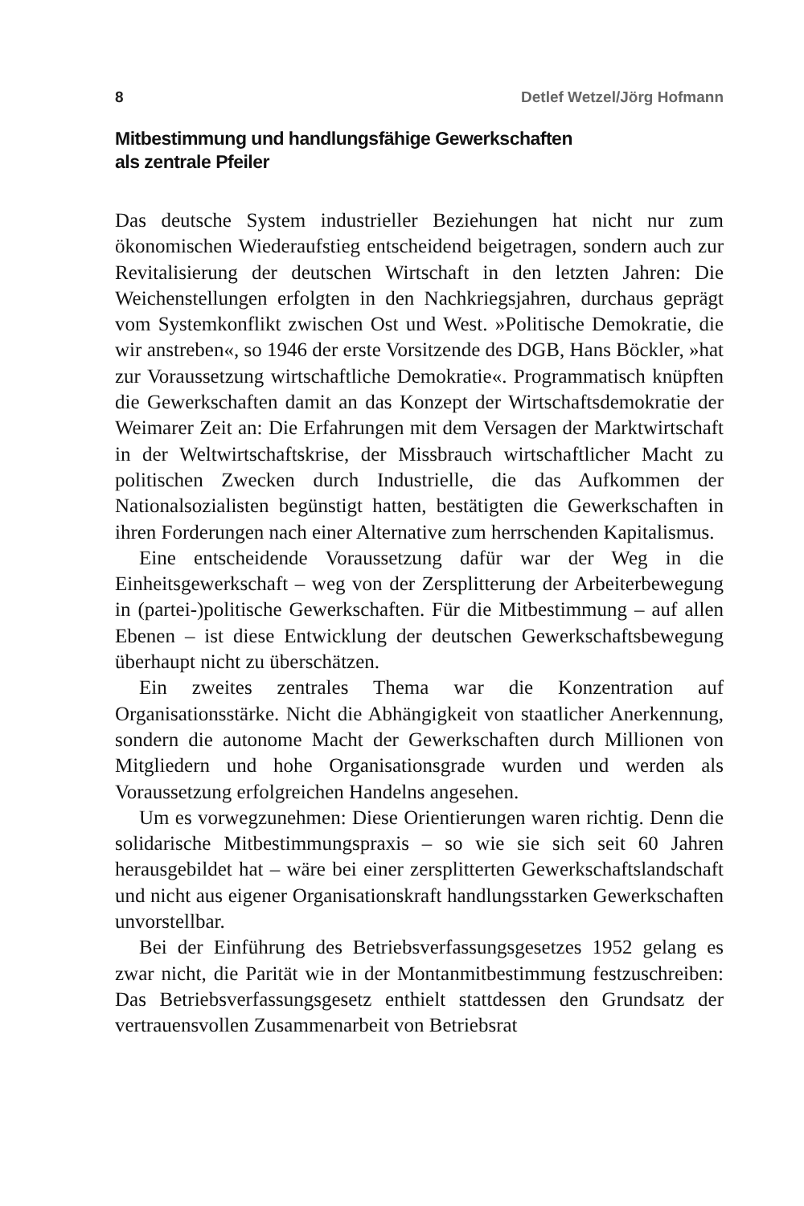8 Detlef Wetzel/Jörg Hofmann
Mitbestimmung und handlungsfähige Gewerkschaften
als zentrale Pfeiler
Das deutsche System industrieller Beziehungen hat nicht nur zum ökonomischen Wiederaufstieg entscheidend beigetragen, sondern auch zur Revitalisierung der deutschen Wirtschaft in den letzten Jahren: Die Weichenstellungen erfolgten in den Nachkriegsjahren, durchaus geprägt vom Systemkonflikt zwischen Ost und West. »Politische Demokratie, die wir anstreben«, so 1946 der erste Vorsitzende des DGB, Hans Böckler, »hat zur Voraussetzung wirtschaftliche Demokratie«. Programmatisch knüpften die Gewerkschaften damit an das Konzept der Wirtschaftsdemokratie der Weimarer Zeit an: Die Erfahrungen mit dem Versagen der Marktwirtschaft in der Weltwirtschaftskrise, der Missbrauch wirtschaftlicher Macht zu politischen Zwecken durch Industrielle, die das Aufkommen der Nationalsozialisten begünstigt hatten, bestätigten die Gewerkschaften in ihren Forderungen nach einer Alternative zum herrschenden Kapitalismus.
Eine entscheidende Voraussetzung dafür war der Weg in die Einheitsgewerkschaft – weg von der Zersplitterung der Arbeiterbewegung in (partei-)politische Gewerkschaften. Für die Mitbestimmung – auf allen Ebenen – ist diese Entwicklung der deutschen Gewerkschaftsbewegung überhaupt nicht zu überschätzen.
Ein zweites zentrales Thema war die Konzentration auf Organisationsstärke. Nicht die Abhängigkeit von staatlicher Anerkennung, sondern die autonome Macht der Gewerkschaften durch Millionen von Mitgliedern und hohe Organisationsgrade wurden und werden als Voraussetzung erfolgreichen Handelns angesehen.
Um es vorwegzunehmen: Diese Orientierungen waren richtig. Denn die solidarische Mitbestimmungspraxis – so wie sie sich seit 60 Jahren herausgebildet hat – wäre bei einer zersplitterten Gewerkschaftslandschaft und nicht aus eigener Organisationskraft handlungsstarken Gewerkschaften unvorstellbar.
Bei der Einführung des Betriebsverfassungsgesetzes 1952 gelang es zwar nicht, die Parität wie in der Montanmitbestimmung festzuschreiben: Das Betriebsverfassungsgesetz enthielt stattdessen den Grundsatz der vertrauensvollen Zusammenarbeit von Betriebsrat